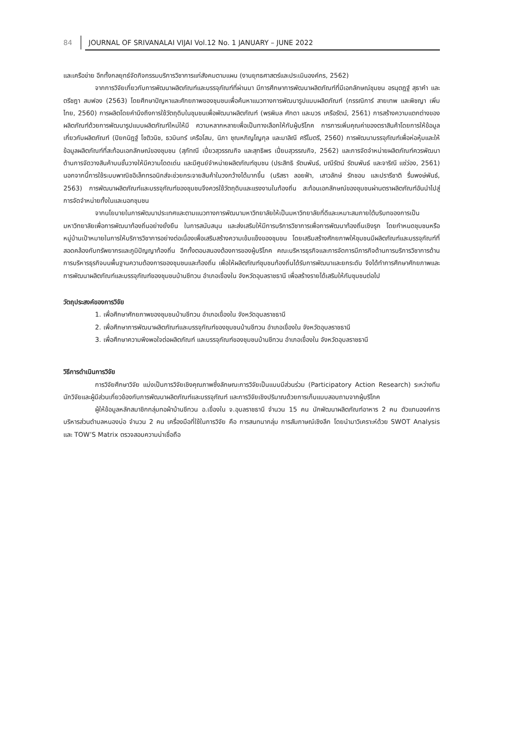84 JOURNAL OF SRIVANALAI VIJAI Vol.12 No. 1 JANUARY – JUNE 2022
และเครือข่าย อีกทั้งกลยุทธ์จัดกิจกรรมบริการวิชาการแก่สังคมตามแผน (งานยุทธศาสตร์และประเมินองค์กร, 2562)
จากการวิจัยเกี่ยวกับการพัฒนาผลิตภัณฑ์และบรรจุภัณฑ์ที่ผ่านมา มีการศึกษาการพัฒนาผลิตภัณฑ์ที่มีเอกลักษณ์ชุมชน อรนุตฎฐ์ สุธาคำ และตรีชฎา สมฟอง (2563) โดยศึกษาปัญหาและศักยภาพของชุมชนเพื่อค้นหาแนวทางการพัฒนารูปแบบผลิตภัณฑ์ (กรรณิการ์ สายเทพ และพิชญา เพิ่มไทย, 2560) การผลิตโดยคำนึงถึงการใช้วัตถุดิบในชุมชนเพื่อพัฒนาผลิตภัณฑ์ (พรพิมล ศักดา และบวร เครือรัตน์, 2561) การสร้างความแตกต่างของผลิตภัณฑ์ด้วยการพัฒนารูปแบบผลิตภัณฑ์ใหม่ให้มี ความหลากหลายเพื่อเป็นทางเลือกให้กับผู้บริโภค การการเพิ่มคุณค่าของตราสินค้าโดยการให้ข้อมูลเกี่ยวกับผลิตภัณฑ์ (ปิยกนิฎฐ์ โชติวนิช, ธวมินทร์ เครือโสม, นิภา ชุณหภิญโญกุล และมาลิณี ศรีไมตรี, 2560) การพัฒนาบรรจุภัณฑ์เพื่อห่อหุ้มและให้ข้อมูลผลิตภัณฑ์ที่สะท้อนเอกลักษณ์ของชุมชน (สุภัทณี เปี่ยวสุวรรณกิจ และสุทธิพร เปี่ยมสุวรรณกิจ, 2562) และการจัดจำหน่ายผลิตภัณฑ์ควรพัฒนาด้านการจัดวางสินค้าบนชั้นวางให้มีความโดดเด่น และมีศูนย์จำหน่ายผลิตภัณฑ์ชุมชน (ประสิทธิ รัตนพันธ์, มณีรัตน์ รัตนพันธ์ และจาริณี แซ่ว่อง, 2561) นอกจากนี้การใช้ระบบพาณิชอิเล็กทรอนิกส์จะช่วยกระจายสินค้าในวงกว้างได้มากขึ้น (นริสรา ลอยฟ้า, เสาวลักษ์ รักชอบ และปรารีชาติ รื่นพงษ์พันธ์, 2563) การพัฒนาผลิตภัณฑ์และบรรจุภัณฑ์ของชุมชนจึงควรใช้วัตถุดิบและแรงงานในท้องถิ่น สะท้อนเอกลักษณ์ของชุมชนผ่านตราผลิตภัณฑ์อันนำไปสู่การจัดจำหน่ายทั้งในและนอกชุมชน
จากนโยบายในการพัฒนาประเทศและตามแนวทางการพัฒนามหาวิทยาลัยให้เป็นมหาวิทยาลัยที่ดีและเหมาะสมภายใต้บริบทของการเป็นมหาวิทยาลัยเพื่อการพัฒนาท้องถิ่นอย่างยั่งยืน ในการสนับสนุน และส่งเสริมให้มีการบริการวิชาการเพื่อการพัฒนาท้องถิ่นเชิงรุก โดยกำหนดชุมชนหรือหมู่บ้านเป้าหมายในการให้บริการวิชาการอย่างต่อเนื่องเพื่อเสริมสร้างความเข้มแข็งของชุมชน โดยเสริมสร้างศักยภาพให้ชุมชนมีผลิตภัณฑ์และบรรจุภัณฑ์ที่สอดคล้องกับทรัพยากรและภูมิปัญญาท้องถิ่น อีกทั้งตอบสนองต้องการของผู้บริโภค คณะบริหารธุรกิจและการจัดการมีภารกิจด้านการบริการวิชาการด้านการบริหารธุรกิจบนพื้นฐานความต้องการของชุมชนและท้องถิ่น เพื่อให้ผลิตภัณฑ์ชุมชนท้องถิ่นได้รับการพัฒนาและยกระดับ จึงได้ทำการศึกษาศักยภาพและการพัฒนาผลิตภัณฑ์และบรรจุภัณฑ์ของชุมชนบ้านชีทวน อำเภอเขื่องใน จังหวัดอุบลราชธานี เพื่อสร้างรายได้เสริมให้กับชุมชนต่อไป
วัตถุประสงค์ของการวิจัย
1. เพื่อศึกษาศักยภาพของชุมชนบ้านชีทวน อำเภอเขื่องใน จังหวัดอุบลราชธานี
2. เพื่อศึกษาการพัฒนาผลิตภัณฑ์และบรรจุภัณฑ์ของชุมชนบ้านชีทวน อำเภอเขื่องใน จังหวัดอุบลราชธานี
3. เพื่อศึกษาความพึงพอใจต่อผลิตภัณฑ์ และบรรจุภัณฑ์ของชุมชนบ้านชีทวน อำเภอเขื่องใน จังหวัดอุบลราชธานี
วิธีการดำเนินการวิจัย
การวิจัยศึกษาวิจัย แบ่งเป็นการวิจัยเชิงคุณภาพซึ่งลักษณะการวิจัยเป็นแบบมีส่วนร่วม (Participatory Action Research) ระหว่างทีมนักวิจัยและผู้มีส่วนเกี่ยวข้องกับการพัฒนาผลิตภัณฑ์และบรรจุภัณฑ์ และการวิจัยเชิงปริมาณด้วยการเก็บแบบสอบถามจากผู้บริโภค
ผู้ให้ข้อมูลหลักสมาชิกกลุ่มทอผ้าบ้านชีทวน อ.เขื่องใน จ.อุบลราชธานี จำนวน 15 คน นักพัฒนาผลิตภัณฑ์อาหาร 2 คน ตัวแทนองค์การบริหารส่วนตำบลหนองบ่อ จำนวน 2 คน เครื่องมือที่ใช้ในการวิจัย คือ การสนทนากลุ่ม การสัมภาษณ์เชิงลึก โดยนำมาวิเคราะห์ด้วย SWOT Analysis และ TOW’S Matrix ตรวจสอบความน่าเชื่อถือ